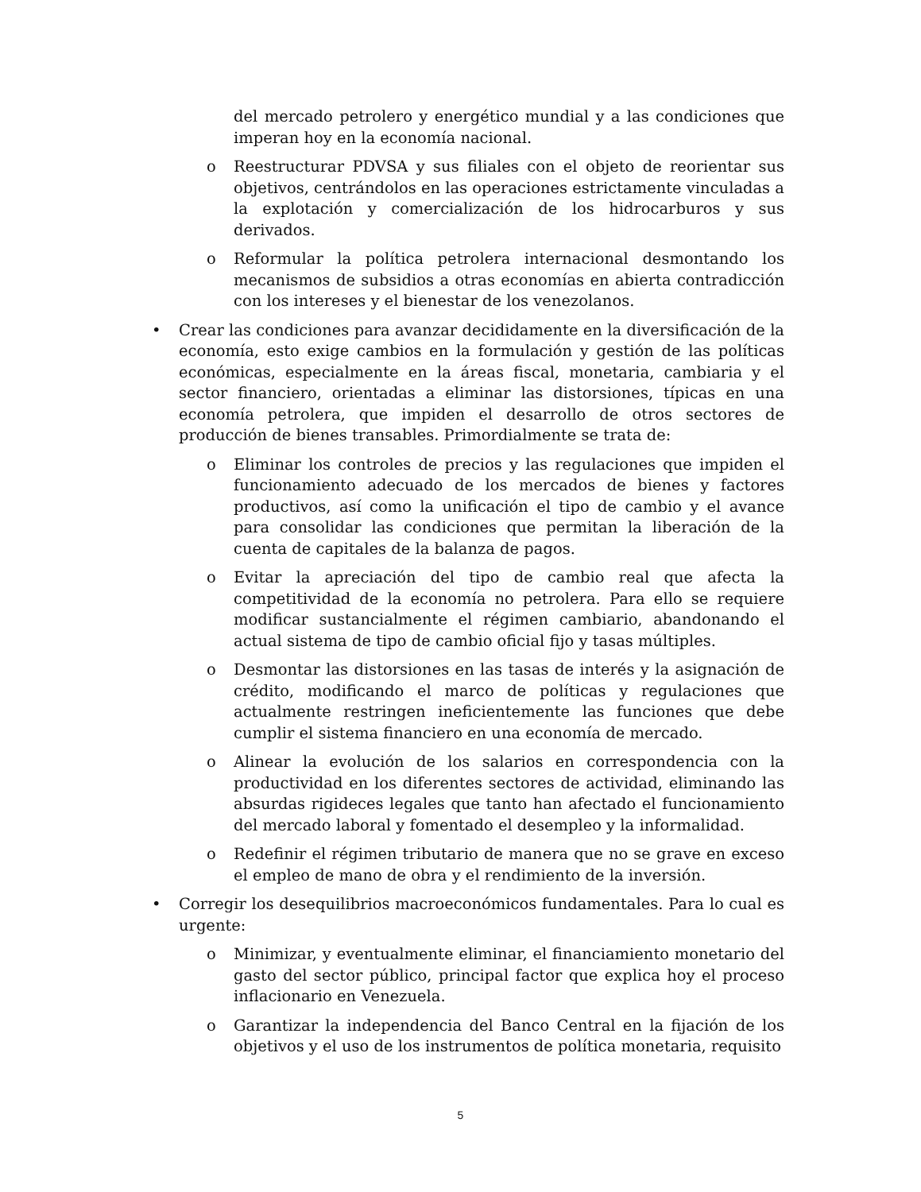del mercado petrolero y energético mundial y a las condiciones que imperan hoy en la economía nacional.
o Reestructurar PDVSA y sus filiales con el objeto de reorientar sus objetivos, centrándolos en las operaciones estrictamente vinculadas a la explotación y comercialización de los hidrocarburos y sus derivados.
o Reformular la política petrolera internacional desmontando los mecanismos de subsidios a otras economías en abierta contradicción con los intereses y el bienestar de los venezolanos.
• Crear las condiciones para avanzar decididamente en la diversificación de la economía, esto exige cambios en la formulación y gestión de las políticas económicas, especialmente en la áreas fiscal, monetaria, cambiaria y el sector financiero, orientadas a eliminar las distorsiones, típicas en una economía petrolera, que impiden el desarrollo de otros sectores de producción de bienes transables. Primordialmente se trata de:
o Eliminar los controles de precios y las regulaciones que impiden el funcionamiento adecuado de los mercados de bienes y factores productivos, así como la unificación el tipo de cambio y el avance para consolidar las condiciones que permitan la liberación de la cuenta de capitales de la balanza de pagos.
o Evitar la apreciación del tipo de cambio real que afecta la competitividad de la economía no petrolera. Para ello se requiere modificar sustancialmente el régimen cambiario, abandonando el actual sistema de tipo de cambio oficial fijo y tasas múltiples.
o Desmontar las distorsiones en las tasas de interés y la asignación de crédito, modificando el marco de políticas y regulaciones que actualmente restringen ineficientemente las funciones que debe cumplir el sistema financiero en una economía de mercado.
o Alinear la evolución de los salarios en correspondencia con la productividad en los diferentes sectores de actividad, eliminando las absurdas rigideces legales que tanto han afectado el funcionamiento del mercado laboral y fomentado el desempleo y la informalidad.
o Redefinir el régimen tributario de manera que no se grave en exceso el empleo de mano de obra y el rendimiento de la inversión.
• Corregir los desequilibrios macroeconómicos fundamentales. Para lo cual es urgente:
o Minimizar, y eventualmente eliminar, el financiamiento monetario del gasto del sector público, principal factor que explica hoy el proceso inflacionario en Venezuela.
o Garantizar la independencia del Banco Central en la fijación de los objetivos y el uso de los instrumentos de política monetaria, requisito
5